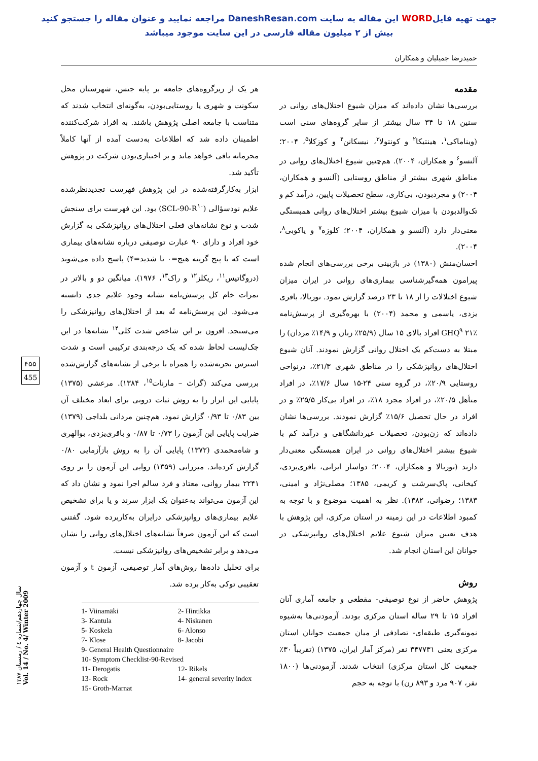جهت تهیه فایلWORD این مقاله به سایت DaneshResan.com مراجعه نمایید و عنوان مقاله را جستجو کنید
بیش از ۲ میلیون مقاله فارسی در این سایت موجود میباشد
حمیدرضا جمیلیان و همکاران
مقدمه
بررسی‌ها نشان داده‌اند که میزان شیوع اختلال‌های روانی در سنین ۱۸ تا ۳۴ سال بیشتر از سایر گروه‌های سنی است (ویناماکی<sup>۱</sup>، هینتیکا<sup>۲</sup> و کونتولا<sup>۳</sup>، نیسکانن<sup>۴</sup> و کوزکلا<sup>۵</sup>، ۲۰۰۴؛ آلنسو<sup>۶</sup> و همکاران، ۲۰۰۴). هم‌چنین شیوع اختلال‌های روانی در مناطق شهری بیشتر از مناطق روستایی (آلنسو و همکاران، ۲۰۰۴) و مجردبودن، بی‌کاری، سطح تحصیلات پایین، درآمد کم و تک‌والدبودن با میزان شیوع بیشتر اختلال‌های روانی همبستگی معنی‌دار دارد (آلنسو و همکاران، ۲۰۰۴؛ کلوزه<sup>۷</sup> و یاکوبی<sup>۸</sup>، ۲۰۰۴).
احسان‌منش (۱۳۸۰) در بازبینی برخی بررسی‌های انجام شده پیرامون همه‌گیرشناسی بیماری‌های روانی در ایران میزان شیوع اختلالات را از ۱۸ تا ۲۳ درصد گزارش نمود. نوربالا، باقری یزدی، یاسمی و محمد (۲۰۰۴) با بهره‌گیری از پرسش‌نامه GHQ<sup>۹</sup> ۲۱٪ افراد بالای ۱۵ سال (۲۵/۹٪ زنان و ۱۴/۹٪ مردان) را مبتلا به دست‌کم یک اختلال روانی گزارش نمودند. آنان شیوع اختلال‌های روانپزشکی را در مناطق شهری ۲۱/۳٪، درنواحی روستایی ۲۰/۹٪، در گروه سنی ۲۴-۱۵ سال ۱۷/۶٪، در افراد متأهل ۲۰/۵٪، در افراد مجرد ۱۸٪، در افراد بی‌کار ۲۵/۵٪ و در افراد در حال تحصیل ۱۵/۶٪ گزارش نمودند. بررسی‌ها نشان داده‌اند که زن‌بودن، تحصیلات غیردانشگاهی و درآمد کم با شیوع بیشتر اختلال‌های روانی در ایران همبستگی معنی‌دار دارند (نوربالا و همکاران، ۲۰۰۴؛ دواساز ایرانی، باقری‌یزدی، کیخانی، پاک‌سرشت و کریمی، ۱۳۸۵؛ مصلی‌نژاد و امینی، ۱۳۸۳؛ رضوانی، ۱۳۸۲). نظر به اهمیت موضوع و با توجه به کمبود اطلاعات در این زمینه در استان مرکزی، این پژوهش با هدف تعیین میزان شیوع علایم اختلال‌های روانپزشکی در جوانان این استان انجام شد.
روش
پژوهش حاضر از نوع توصیفی- مقطعی و جامعه آماری آنان افراد ۱۵ تا ۲۹ ساله استان مرکزی بودند. آزمودنی‌ها به‌شیوه نمونه‌گیری طبقه‌ای- تصادفی از میان جمعیت جوانان استان مرکزی یعنی ۳۴۷۷۳۱ نفر (مرکز آمار ایران، ۱۳۷۵) (تقریباً ۳۰٪ جمعیت کل استان مرکزی) انتخاب شدند. آزمودنی‌ها (۱۸۰۰ نفر، ۹۰۷ مرد و ۸۹۳ زن) با توجه به حجم
هر یک از زیرگروه‌های جامعه بر پایه جنس، شهرستان محل سکونت و شهری یا روستایی‌بودن، به‌گونه‌ای انتخاب شدند که متناسب با جامعه اصلی پژوهش باشند. به افراد شرکت‌کننده اطمینان داده شد که اطلاعات به‌دست آمده از آنها کاملاً محرمانه باقی خواهد ماند و بر اختیاری‌بودن شرکت در پژوهش تأکید شد.
ابزار به‌کارگرفته‌شده در این پژوهش فهرست تجدیدنظرشده علایم نودسؤالی (SCL-90-R<sup>۱۰</sup>) بود. این فهرست برای سنجش شدت و نوع نشانه‌های فعلی اختلال‌های روانپزشکی به گزارش خود افراد و دارای ۹۰ عبارت توصیفی درباره نشانه‌های بیماری است که با پنج گزینه هیچ=۰ تا شدید=۴) پاسخ داده می‌شوند (دروگاتیس<sup>۱۱</sup>، ریکلز<sup>۱۲</sup> و راک<sup>۱۳</sup>، ۱۹۷۶). میانگین دو و بالاتر در نمرات خام کل پرسش‌نامه نشانه وجود علایم جدی دانسته می‌شود. این پرسش‌نامه نُه بعد از اختلال‌های روانپزشکی را می‌سنجد. افزون بر این شاخص شدت کلی<sup>۱۴</sup> نشانه‌ها در این چک‌لیست لحاظ شده که یک درجه‌بندی ترکیبی است و شدت استرس تجربه‌شده را همراه با برخی از نشانه‌های گزارش‌شده بررسی می‌کند (گراث – مارنات<sup>۱۵</sup>، ۱۳۸۴). مرعشی (۱۳۷۵) پایایی این ابزار را به روش ثبات درونی برای ابعاد مختلف آن بین ۰/۸۳ تا ۰/۹۳ گزارش نمود. هم‌چنین مردانی بلداجی (۱۳۷۹) ضرایب پایایی این آزمون را ۰/۷۳ تا ۰/۸۷ و باقری‌یزدی، بوالهری و شاه‌محمدی (۱۳۷۲) پایایی آن را به روش بازآزمایی ۰/۸۰ گزارش کرده‌اند. میرزایی (۱۳۵۹) روایی این آزمون را بر روی ۲۲۴۱ بیمار روانی، معتاد و فرد سالم اجرا نمود و نشان داد که این آزمون می‌تواند به‌عنوان یک ابزار سرند و یا برای تشخیص علایم بیماری‌های روانپزشکی درایران به‌کاربرده شود. گفتنی است که این آزمون صرفاً نشانه‌های اختلال‌های روانی را نشان می‌دهد و برابر تشخیص‌های روانپزشکی نیست.
برای تحلیل داده‌ها روش‌های آمار توصیفی، آزمون t و آزمون تعقیبی توکی به‌کار برده شد.
1- Viinamäki
2- Hintikka
3- Kantula
4- Niskanen
5- Koskela
6- Alonso
7- Klose
8- Jacobi
9- General Health Questionnaire
10- Symptom Checklist-90-Revised
11- Derogatis
12- Rikels
13- Rock
14- general severity index
15- Groth-Marnat
۴۵۵
455
سال چهاردهم/شماره ٤ / زمستان ۱۳۸۷ Vol. 14 / No. 4/ Winter 2009